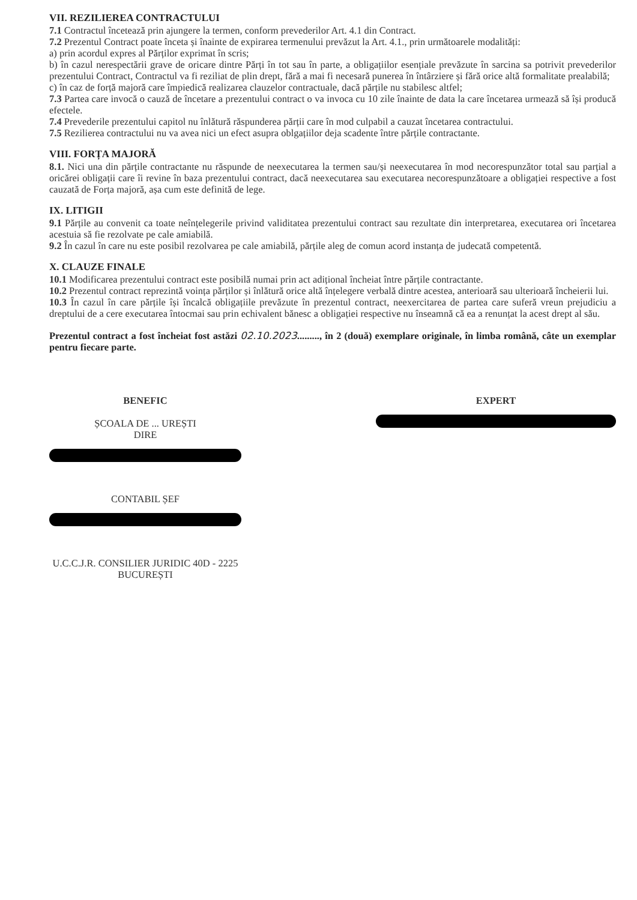VII. REZILIEREA CONTRACTULUI
7.1 Contractul încetează prin ajungere la termen, conform prevederilor Art. 4.1 din Contract.
7.2 Prezentul Contract poate înceta și înainte de expirarea termenului prevăzut la Art. 4.1., prin următoarele modalități:
a) prin acordul expres al Părților exprimat în scris;
b) în cazul nerespectării grave de oricare dintre Părți în tot sau în parte, a obligațiilor esențiale prevăzute în sarcina sa potrivit prevederilor prezentului Contract, Contractul va fi reziliat de plin drept, fără a mai fi necesară punerea în întârziere și fără orice altă formalitate prealabilă;
c) în caz de forță majoră care împiedică realizarea clauzelor contractuale, dacă părțile nu stabilesc altfel;
7.3 Partea care invocă o cauză de încetare a prezentului contract o va invoca cu 10 zile înainte de data la care încetarea urmează să își producă efectele.
7.4 Prevederile prezentului capitol nu înlătură răspunderea părții care în mod culpabil a cauzat încetarea contractului.
7.5 Rezilierea contractului nu va avea nici un efect asupra oblgațiilor deja scadente între părțile contractante.
VIII. FORȚA MAJORĂ
8.1. Nici una din părțile contractante nu răspunde de neexecutarea la termen sau/și neexecutarea în mod necorespunzător total sau parțial a oricărei obligații care îi revine în baza prezentului contract, dacă neexecutarea sau executarea necorespunzătoare a obligației respective a fost cauzată de Forța majoră, așa cum este definită de lege.
IX. LITIGII
9.1 Părțile au convenit ca toate neînțelegerile privind validitatea prezentului contract sau rezultate din interpretarea, executarea ori încetarea acestuia să fie rezolvate pe cale amiabilă.
9.2 În cazul în care nu este posibil rezolvarea pe cale amiabilă, părțile aleg de comun acord instanța de judecată competentă.
X. CLAUZE FINALE
10.1 Modificarea prezentului contract este posibilă numai prin act adițional încheiat între părțile contractante.
10.2 Prezentul contract reprezintă voința părților și înlătură orice altă înțelegere verbală dintre acestea, anterioară sau ulterioară încheierii lui.
10.3 În cazul în care părțile își încalcă obligațiile prevăzute în prezentul contract, neexercitarea de partea care suferă vreun prejudiciu a dreptului de a cere executarea întocmai sau prin echivalent bănesc a obligației respective nu înseamnă că ea a renunțat la acest drept al său.
Prezentul contract a fost încheiat fost astăzi 02.10.2023........., în 2 (două) exemplare originale, în limba română, câte un exemplar pentru fiecare parte.
BENEFIC
ȘCOALA DE ... UREȘTI
DIRE
CONTABIL ȘEF
U.C.C.J.R. CONSILIER JURIDIC 40D - 2225 BUCUREȘTI
EXPERT